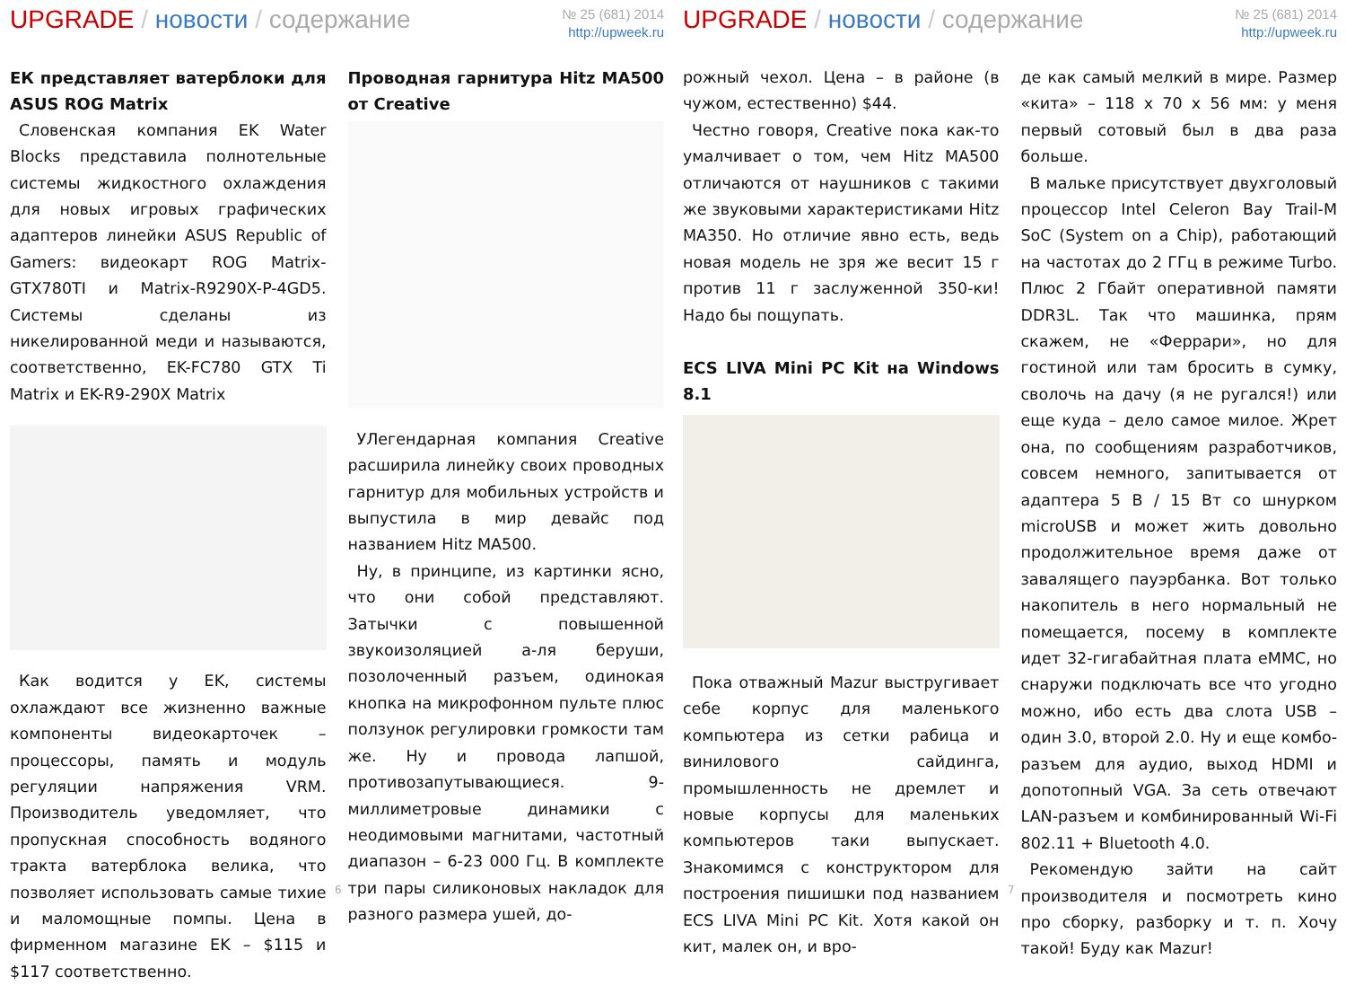UPGRADE / новости / содержание
№ 25 (681) 2014
http://upweek.ru
ЕК представляет ватерблоки для ASUS ROG Matrix
Словенская компания EK Water Blocks представила полнотельные системы жидкостного охлаждения для новых игровых графических адаптеров линейки ASUS Republic of Gamers: видеокарт ROG Matrix-GTX780TI и Matrix-R9290X-P-4GD5. Системы сделаны из никелированной меди и называются, соответственно, EK-FC780 GTX Ti Matrix и EK-R9-290X Matrix
Как водится у EK, системы охлаждают все жизненно важные компоненты видеокарточек – процессоры, память и модуль регуляции напряжения VRM. Производитель уведомляет, что пропускная способность водяного тракта ватерблока велика, что позволяет использовать самые тихие и маломощные помпы. Цена в фирменном магазине EK – $115 и $117 соответственно.
Проводная гарнитура Hitz MA500 от Creative
УЛегендарная компания Creative расширила линейку своих проводных гарнитур для мобильных устройств и выпустила в мир девайс под названием Hitz MA500.
Ну, в принципе, из картинки ясно, что они собой представляют. Затычки с повышенной звукоизоляцией а-ля беруши, позолоченный разъем, одинокая кнопка на микрофонном пульте плюс ползунок регулировки громкости там же. Ну и провода лапшой, противозапутывающиеся. 9-миллиметровые динамики с неодимовыми магнитами, частотный диапазон – 6-23 000 Гц. В комплекте три пары силиконовых накладок для разного размера ушей, до-
6
UPGRADE / новости / содержание
№ 25 (681) 2014
http://upweek.ru
рожный чехол. Цена – в районе (в чужом, естественно) $44.
Честно говоря, Creative пока как-то умалчивает о том, чем Hitz MA500 отличаются от наушников с такими же звуковыми характеристиками Hitz MA350. Но отличие явно есть, ведь новая модель не зря же весит 15 г против 11 г заслуженной 350-ки! Надо бы пощупать.
ECS LIVA Mini PC Kit на Windows 8.1
Пока отважный Mazur выстругивает себе корпус для маленького компьютера из сетки рабица и винилового сайдинга, промышленность не дремлет и новые корпусы для маленьких компьютеров таки выпускает. Знакомимся с конструктором для построения пишишки под названием ECS LIVA Mini PC Kit. Хотя какой он кит, малек он, и вро-
де как самый мелкий в мире. Размер «кита» – 118 x 70 x 56 мм: у меня первый сотовый был в два раза больше.
В мальке присутствует двухголовый процессор Intel Celeron Bay Trail-M SoC (System on a Chip), работающий на частотах до 2 ГГц в режиме Turbo. Плюс 2 Гбайт оперативной памяти DDR3L. Так что машинка, прям скажем, не «Феррари», но для гостиной или там бросить в сумку, сволочь на дачу (я не ругался!) или еще куда – дело самое милое. Жрет она, по сообщениям разработчиков, совсем немного, запитывается от адаптера 5 В / 15 Вт со шнурком microUSB и может жить довольно продолжительное время даже от завалящего пауэрбанка. Вот только накопитель в него нормальный не помещается, посему в комплекте идет 32-гигабайтная плата eMMC, но снаружи подключать все что угодно можно, ибо есть два слота USB – один 3.0, второй 2.0. Ну и еще комбо-разъем для аудио, выход HDMI и допотопный VGA. За сеть отвечают LAN-разъем и комбинированный Wi-Fi 802.11 + Bluetooth 4.0.
Рекомендую зайти на сайт производителя и посмотреть кино про сборку, разборку и т. п. Хочу такой! Буду как Mazur!
7